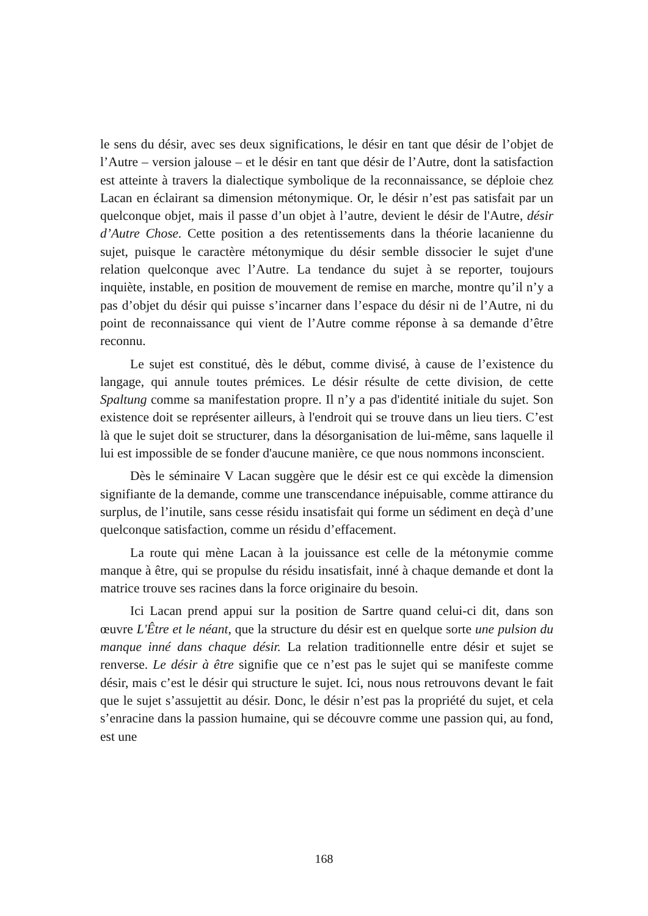le sens du désir, avec ses deux significations, le désir en tant que désir de l’objet de l’Autre – version jalouse – et le désir en tant que désir de l’Autre, dont la satisfaction est atteinte à travers la dialectique symbolique de la reconnaissance, se déploie chez Lacan en éclairant sa dimension métonymique. Or, le désir n’est pas satisfait par un quelconque objet, mais il passe d’un objet à l’autre, devient le désir de l'Autre, désir d’Autre Chose. Cette position a des retentissements dans la théorie lacanienne du sujet, puisque le caractère métonymique du désir semble dissocier le sujet d'une relation quelconque avec l’Autre. La tendance du sujet à se reporter, toujours inquiète, instable, en position de mouvement de remise en marche, montre qu’il n’y a pas d’objet du désir qui puisse s’incarner dans l’espace du désir ni de l’Autre, ni du point de reconnaissance qui vient de l’Autre comme réponse à sa demande d’être reconnu.
Le sujet est constitué, dès le début, comme divisé, à cause de l’existence du langage, qui annule toutes prémices. Le désir résulte de cette division, de cette Spaltung comme sa manifestation propre. Il n’y a pas d'identité initiale du sujet. Son existence doit se représenter ailleurs, à l'endroit qui se trouve dans un lieu tiers. C’est là que le sujet doit se structurer, dans la désorganisation de lui-même, sans laquelle il lui est impossible de se fonder d'aucune manière, ce que nous nommons inconscient.
Dès le séminaire V Lacan suggère que le désir est ce qui excède la dimension signifiante de la demande, comme une transcendance inépuisable, comme attirance du surplus, de l’inutile, sans cesse résidu insatisfait qui forme un sédiment en deçà d’une quelconque satisfaction, comme un résidu d’effacement.
La route qui mène Lacan à la jouissance est celle de la métonymie comme manque à être, qui se propulse du résidu insatisfait, inné à chaque demande et dont la matrice trouve ses racines dans la force originaire du besoin.
Ici Lacan prend appui sur la position de Sartre quand celui-ci dit, dans son œuvre L'Être et le néant, que la structure du désir est en quelque sorte une pulsion du manque inné dans chaque désir. La relation traditionnelle entre désir et sujet se renverse. Le désir à être signifie que ce n’est pas le sujet qui se manifeste comme désir, mais c’est le désir qui structure le sujet. Ici, nous nous retrouvons devant le fait que le sujet s’assujettit au désir. Donc, le désir n’est pas la propriété du sujet, et cela s’enracine dans la passion humaine, qui se découvre comme une passion qui, au fond, est une
168